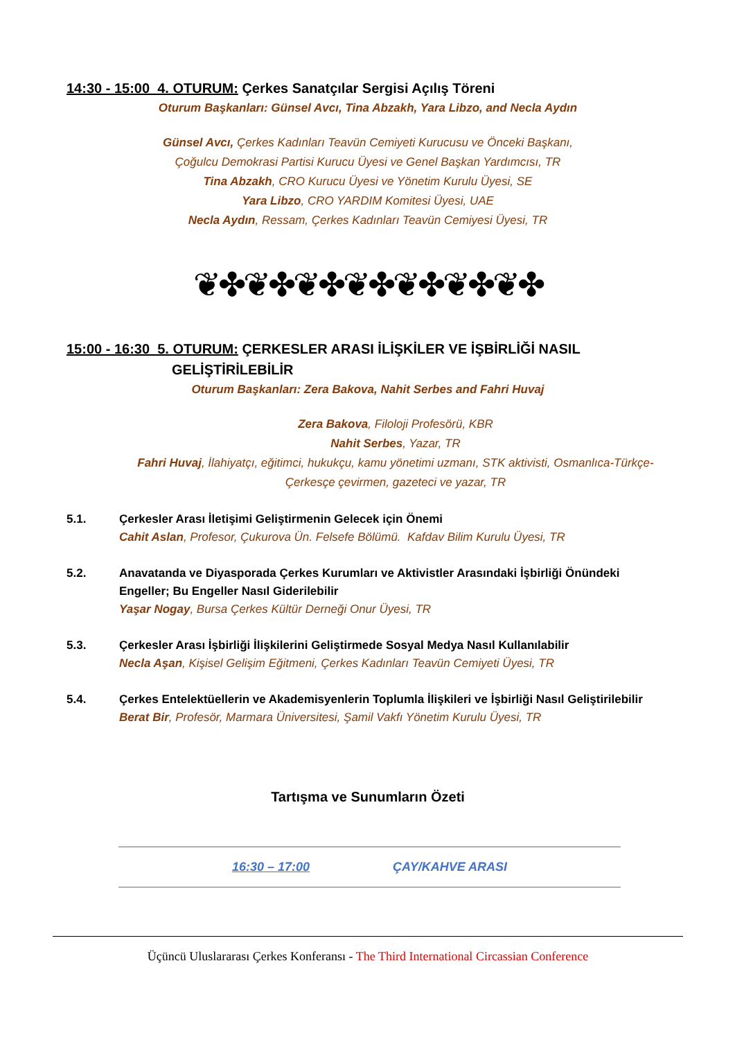14:30 - 15:00 4. OTURUM: Çerkes Sanatçılar Sergisi Açılış Töreni
Oturum Başkanları: Günsel Avcı, Tina Abzakh, Yara Libzo, and Necla Aydın
Günsel Avcı, Çerkes Kadınları Teavün Cemiyeti Kurucusu ve Önceki Başkanı,
Çoğulcu Demokrasi Partisi Kurucu Üyesi ve Genel Başkan Yardımcısı, TR
Tina Abzakh, CRO Kurucu Üyesi ve Yönetim Kurulu Üyesi, SE
Yara Libzo, CRO YARDIM Komitesi Üyesi, UAE
Necla Aydın, Ressam, Çerkes Kadınları Teavün Cemiyesi Üyesi, TR
❦✤❦✤❦✤❦✤❦✤❦✤❦✤
15:00 - 16:30 5. OTURUM: ÇERKESLER ARASI İLİŞKİLER VE İŞBİRLİĞİ NASIL
GELİŞTİRİLEBİLİR
Oturum Başkanları: Zera Bakova, Nahit Serbes and Fahri Huvaj
Zera Bakova, Filoloji Profesörü, KBR
Nahit Serbes, Yazar, TR
Fahri Huvaj, İlahiyatçı, eğitimci, hukukçu, kamu yönetimi uzmanı, STK aktivisti, Osmanlıca-Türkçe-Çerkesçe çevirmen, gazeteci ve yazar, TR
5.1. Çerkesler Arası İletişimi Geliştirmenin Gelecek için Önemi
Cahit Aslan, Profesor, Çukurova Ün. Felsefe Bölümü. Kafdav Bilim Kurulu Üyesi, TR
5.2. Anavatanda ve Diyasporada Çerkes Kurumları ve Aktivistler Arasındaki İşbirliği Önündeki Engeller; Bu Engeller Nasıl Giderilebilir
Yaşar Nogay, Bursa Çerkes Kültür Derneği Onur Üyesi, TR
5.3. Çerkesler Arası İşbirliği İlişkilerini Geliştirmede Sosyal Medya Nasıl Kullanılabilir
Necla Aşan, Kişisel Gelişim Eğitmeni, Çerkes Kadınları Teavün Cemiyeti Üyesi, TR
5.4. Çerkes Entelektüellerin ve Akademisyenlerin Toplumla İlişkileri ve İşbirliği Nasıl Geliştirilebilir
Berat Bir, Profesör, Marmara Üniversitesi, Şamil Vakfı Yönetim Kurulu Üyesi, TR
Tartışma ve Sunumların Özeti
16:30 – 17:00 ÇAY/KAHVE ARASI
Üçüncü Uluslararası Çerkes Konferansı - The Third International Circassian Conference